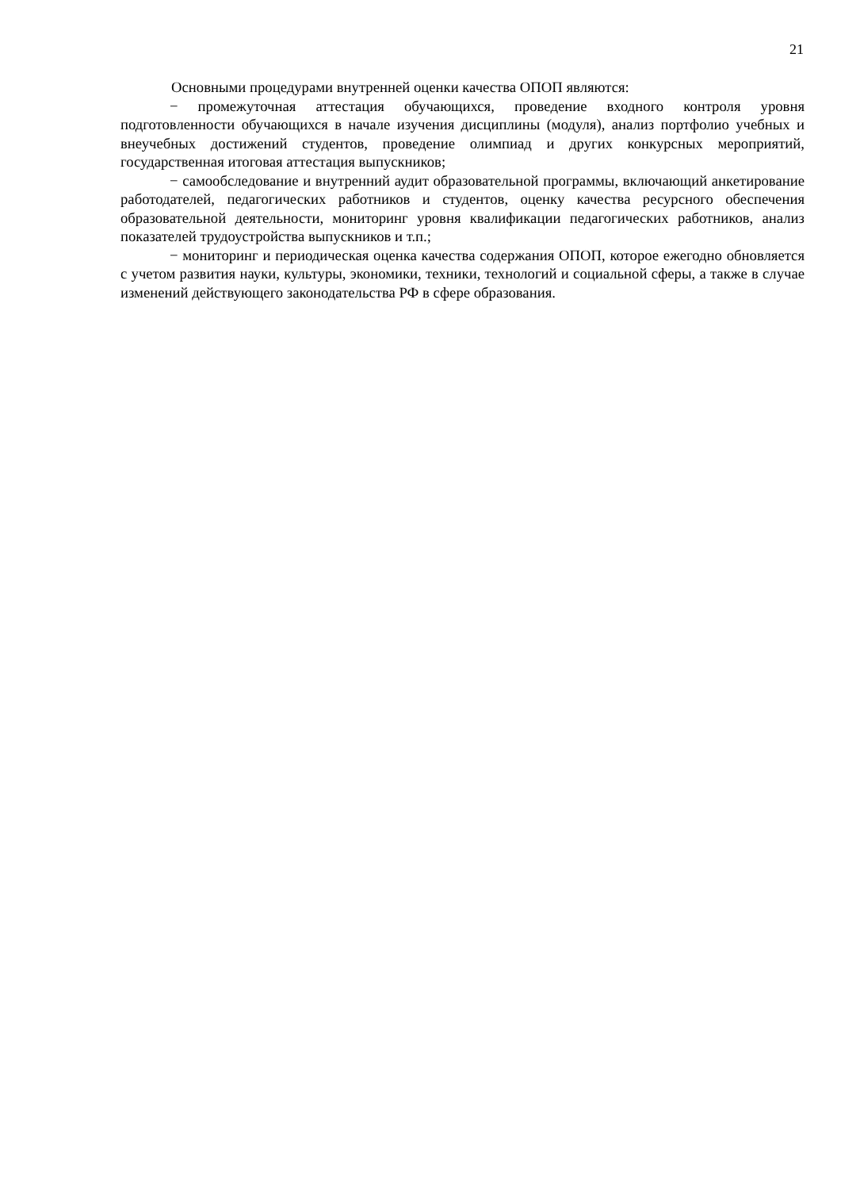21
Основными процедурами внутренней оценки качества ОПОП являются:
− промежуточная аттестация обучающихся, проведение входного контроля уровня подготовленности обучающихся в начале изучения дисциплины (модуля), анализ портфолио учебных и внеучебных достижений студентов, проведение олимпиад и других конкурсных мероприятий, государственная итоговая аттестация выпускников;
− самообследование и внутренний аудит образовательной программы, включающий анкетирование работодателей, педагогических работников и студентов, оценку качества ресурсного обеспечения образовательной деятельности, мониторинг уровня квалификации педагогических работников, анализ показателей трудоустройства выпускников и т.п.;
− мониторинг и периодическая оценка качества содержания ОПОП, которое ежегодно обновляется с учетом развития науки, культуры, экономики, техники, технологий и социальной сферы, а также в случае изменений действующего законодательства РФ в сфере образования.